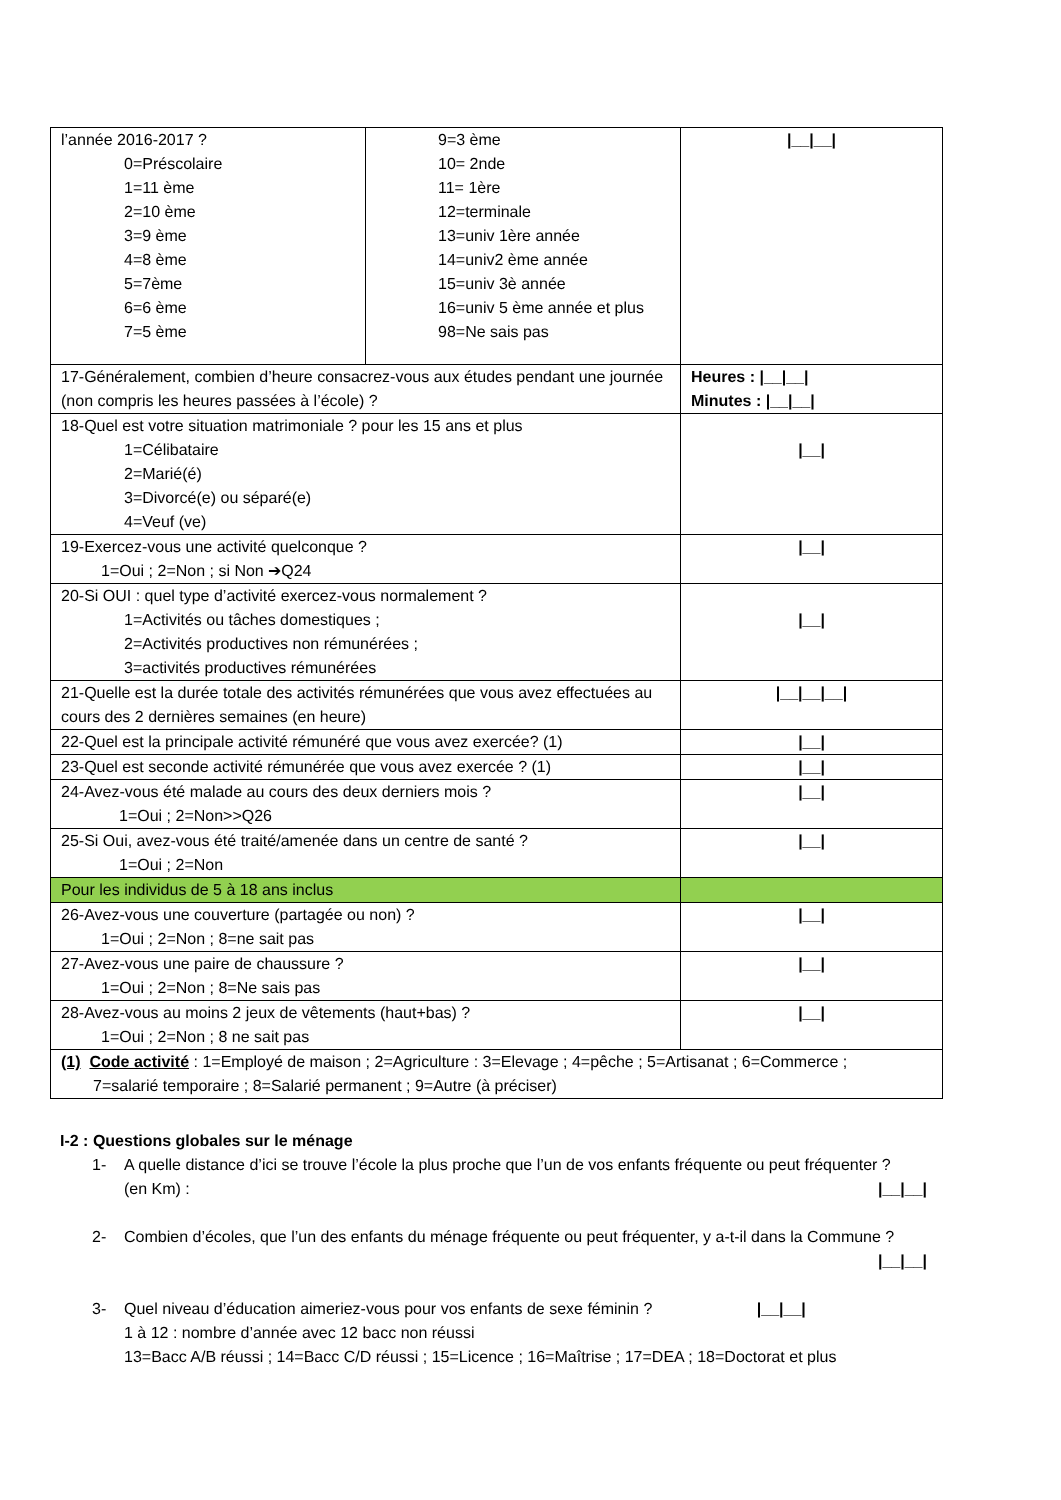| l’année 2016-2017 ? 0=Préscolaire 1=11 ème 2=10 ème 3=9 ème 4=8 ème 5=7ème 6=6 ème 7=5 ème | 9=3 ème 10= 2nde 11= 1ère 12=terminale 13=univ 1ère année 14=univ2 ème année 15=univ 3è année 16=univ 5 ème année et plus 98=Ne sais pas | /__/__/ |
| 17-Généralement, combien d’heure consacrez-vous aux études pendant une journée (non compris les heures passées à l’école) ? | | Heures : /__/__/ Minutes : /__/__/ |
| 18-Quel est votre situation matrimoniale ? pour les 15 ans et plus 1=Célibataire 2=Marié(é) 3=Divorcé(e) ou séparé(e) 4=Veuf (ve) | | /__/ |
| 19-Exercez-vous une activité quelconque ? 1=Oui ; 2=Non ; si Non ➔Q24 | | /__/ |
| 20-Si OUI : quel type d’activité exercez-vous normalement ? 1=Activités ou tâches domestiques ; 2=Activités productives non rémunérées ; 3=activités productives rémunérées | | /__/ |
| 21-Quelle est la durée totale des activités rémunérées que vous avez effectuées au cours des 2 dernières semaines (en heure) | | /__/__/__/ |
| 22-Quel est la principale activité rémunéré que vous avez exercée? (1) | | /__/ |
| 23-Quel est seconde activité rémunérée que vous avez exercée ? (1) | | /__/ |
| 24-Avez-vous été malade au cours des deux derniers mois ? 1=Oui ; 2=Non>>Q26 | | /__/ |
| 25-Si Oui, avez-vous été traité/amenée dans un centre de santé ? 1=Oui ; 2=Non | | /__/ |
| Pour les individus de 5 à 18 ans inclus | | |
| 26-Avez-vous une couverture (partagée ou non) ? 1=Oui ; 2=Non ; 8=ne sait pas | | /__/ |
| 27-Avez-vous une paire de chaussure ? 1=Oui ; 2=Non ; 8=Ne sais pas | | /__/ |
| 28-Avez-vous au moins 2 jeux de vêtements (haut+bas) ? 1=Oui ; 2=Non ; 8 ne sait pas | | /__/ |
| (1) Code activité : 1=Employé de maison ; 2=Agriculture : 3=Elevage ; 4=pêche ; 5=Artisanat ; 6=Commerce ; 7=salarié temporaire ; 8=Salarié permanent ; 9=Autre (à préciser) | | |
I-2 : Questions globales sur le ménage
1- A quelle distance d’ici se trouve l’école la plus proche que l’un de vos enfants fréquente ou peut fréquenter ?
(en Km) :
|__|__|
2- Combien d’écoles, que l’un des enfants du ménage fréquente ou peut fréquenter, y a-t-il dans la Commune ?
|__|__|
3- Quel niveau d’éducation aimeriez-vous pour vos enfants de sexe féminin ? |__|__|
1 à 12 : nombre d’année avec 12 bacc non réussi
13=Bacc A/B réussi ; 14=Bacc C/D réussi ; 15=Licence ; 16=Maîtrise ; 17=DEA ; 18=Doctorat et plus